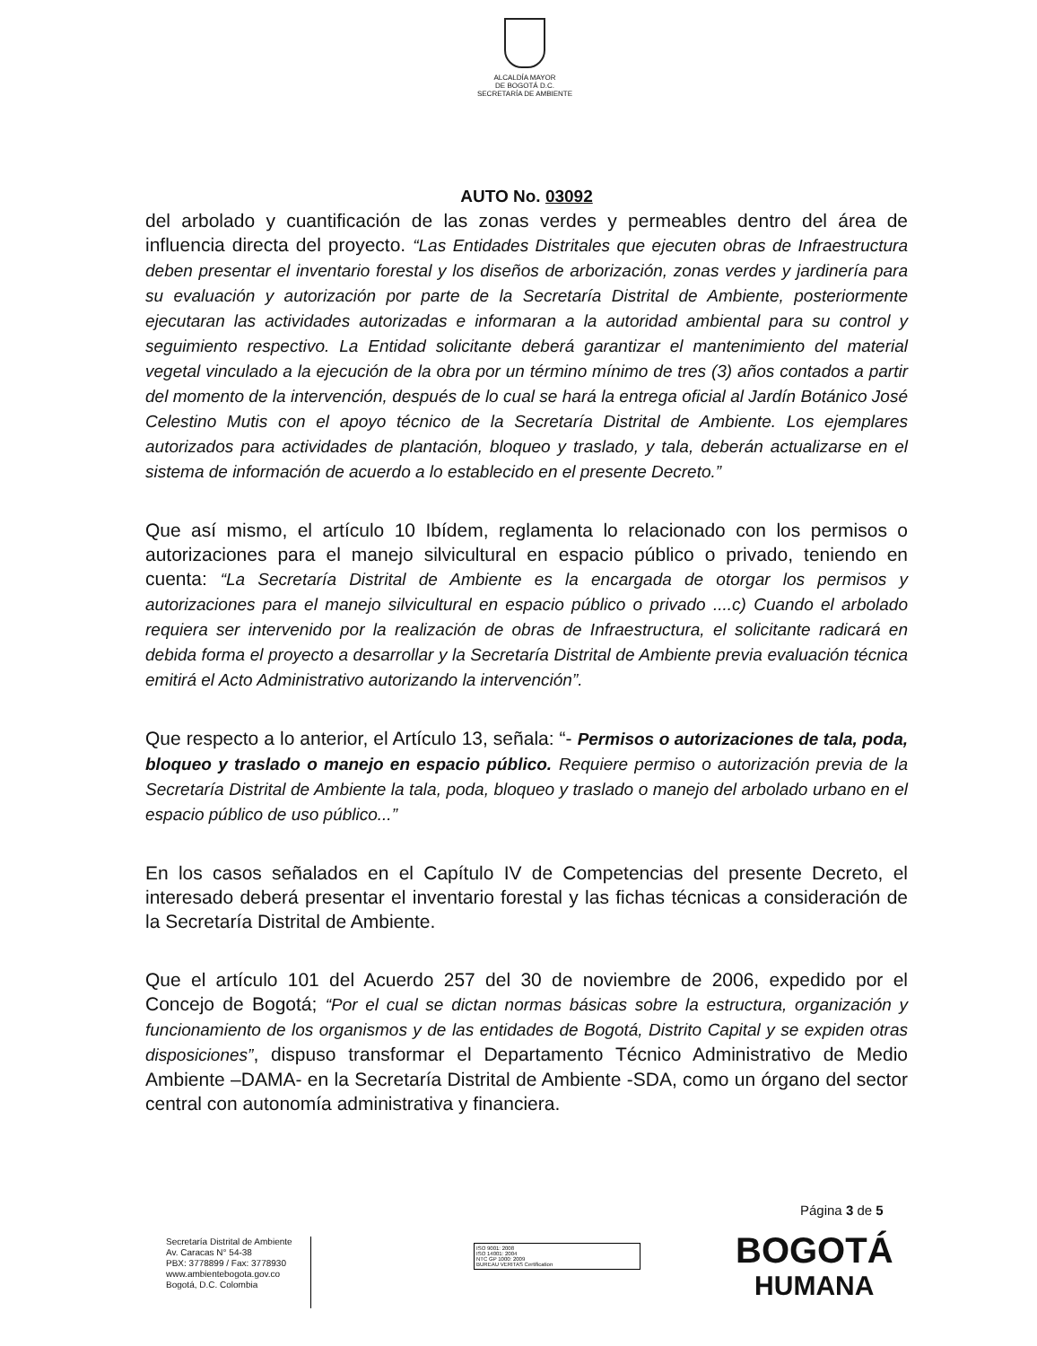ALCALDÍA MAYOR
DE BOGOTÁ D.C.
SECRETARÍA DE AMBIENTE
AUTO No. 03092
del arbolado y cuantificación de las zonas verdes y permeables dentro del área de influencia directa del proyecto. “Las Entidades Distritales que ejecuten obras de Infraestructura deben presentar el inventario forestal y los diseños de arborización, zonas verdes y jardinería para su evaluación y autorización por parte de la Secretaría Distrital de Ambiente, posteriormente ejecutaran las actividades autorizadas e informaran a la autoridad ambiental para su control y seguimiento respectivo. La Entidad solicitante deberá garantizar el mantenimiento del material vegetal vinculado a la ejecución de la obra por un término mínimo de tres (3) años contados a partir del momento de la intervención, después de lo cual se hará la entrega oficial al Jardín Botánico José Celestino Mutis con el apoyo técnico de la Secretaría Distrital de Ambiente. Los ejemplares autorizados para actividades de plantación, bloqueo y traslado, y tala, deberán actualizarse en el sistema de información de acuerdo a lo establecido en el presente Decreto.”
Que así mismo, el artículo 10 Ibídem, reglamenta lo relacionado con los permisos o autorizaciones para el manejo silvicultural en espacio público o privado, teniendo en cuenta: “La Secretaría Distrital de Ambiente es la encargada de otorgar los permisos y autorizaciones para el manejo silvicultural en espacio público o privado ....c) Cuando el arbolado requiera ser intervenido por la realización de obras de Infraestructura, el solicitante radicará en debida forma el proyecto a desarrollar y la Secretaría Distrital de Ambiente previa evaluación técnica emitirá el Acto Administrativo autorizando la intervención”.
Que respecto a lo anterior, el Artículo 13, señala: “- Permisos o autorizaciones de tala, poda, bloqueo y traslado o manejo en espacio público. Requiere permiso o autorización previa de la Secretaría Distrital de Ambiente la tala, poda, bloqueo y traslado o manejo del arbolado urbano en el espacio público de uso público...”
En los casos señalados en el Capítulo IV de Competencias del presente Decreto, el interesado deberá presentar el inventario forestal y las fichas técnicas a consideración de la Secretaría Distrital de Ambiente.
Que el artículo 101 del Acuerdo 257 del 30 de noviembre de 2006, expedido por el Concejo de Bogotá; “Por el cual se dictan normas básicas sobre la estructura, organización y funcionamiento de los organismos y de las entidades de Bogotá, Distrito Capital y se expiden otras disposiciones”, dispuso transformar el Departamento Técnico Administrativo de Medio Ambiente –DAMA- en la Secretaría Distrital de Ambiente -SDA, como un órgano del sector central con autonomía administrativa y financiera.
Página 3 de 5
Secretaría Distrital de Ambiente
Av. Caracas N° 54-38
PBX: 3778899 / Fax: 3778930
www.ambientebogota.gov.co
Bogotá, D.C. Colombia
ISO 9001: 2008
ISO 14001: 2004
NTC GP 1000: 2009
BUREAU VERITAS Certification
BOGOTÁ
HUMANA